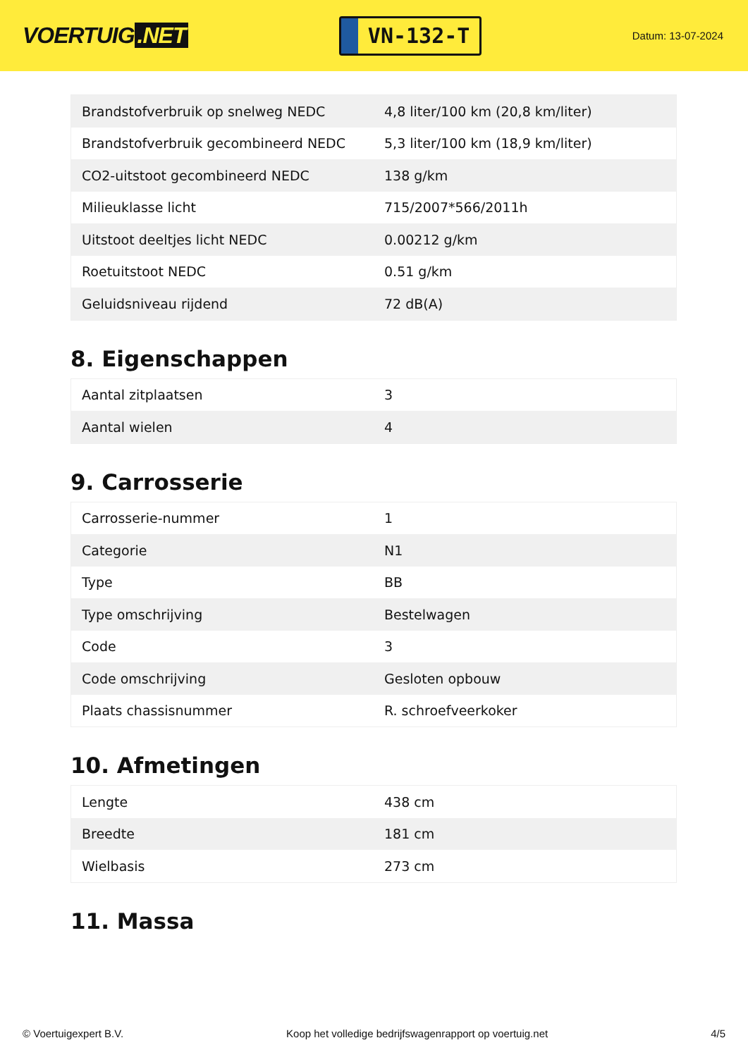VOERTUIG.NET
VN-132-T
Datum: 13-07-2024
| Brandstofverbruik op snelweg NEDC | 4,8 liter/100 km (20,8 km/liter) |
| Brandstofverbruik gecombineerd NEDC | 5,3 liter/100 km (18,9 km/liter) |
| CO2-uitstoot gecombineerd NEDC | 138 g/km |
| Milieuklasse licht | 715/2007*566/2011h |
| Uitstoot deeltjes licht NEDC | 0.00212 g/km |
| Roetuitstoot NEDC | 0.51 g/km |
| Geluidsniveau rijdend | 72 dB(A) |
8. Eigenschappen
| Aantal zitplaatsen | 3 |
| Aantal wielen | 4 |
9. Carrosserie
| Carrosserie-nummer | 1 |
| Categorie | N1 |
| Type | BB |
| Type omschrijving | Bestelwagen |
| Code | 3 |
| Code omschrijving | Gesloten opbouw |
| Plaats chassisnummer | R. schroefveerkoker |
10. Afmetingen
| Lengte | 438 cm |
| Breedte | 181 cm |
| Wielbasis | 273 cm |
11. Massa
© Voertuigexpert B.V. Koop het volledige bedrijfswagenrapport op voertuig.net 4/5